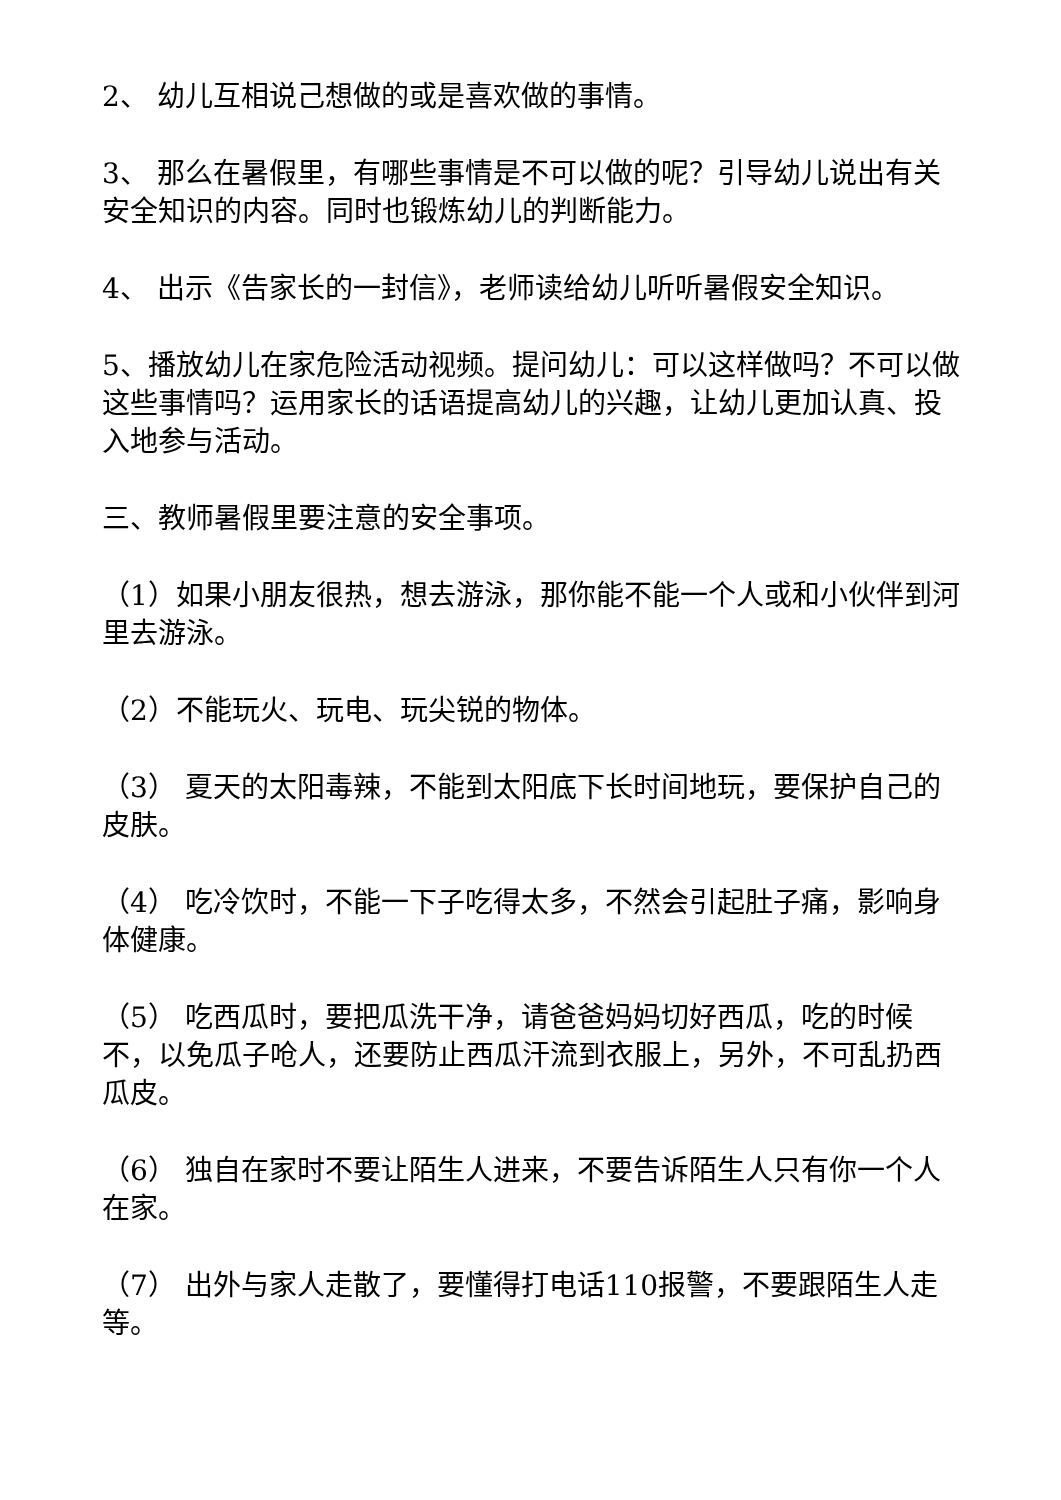2、 幼儿互相说己想做的或是喜欢做的事情。
3、 那么在暑假里，有哪些事情是不可以做的呢？引导幼儿说出有关安全知识的内容。同时也锻炼幼儿的判断能力。
4、 出示《告家长的一封信》，老师读给幼儿听听暑假安全知识。
5、播放幼儿在家危险活动视频。提问幼儿：可以这样做吗？不可以做这些事情吗？运用家长的话语提高幼儿的兴趣，让幼儿更加认真、投入地参与活动。
三、教师暑假里要注意的安全事项。
（1）如果小朋友很热，想去游泳，那你能不能一个人或和小伙伴到河里去游泳。
（2）不能玩火、玩电、玩尖锐的物体。
（3） 夏天的太阳毒辣，不能到太阳底下长时间地玩，要保护自己的皮肤。
（4） 吃冷饮时，不能一下子吃得太多，不然会引起肚子痛，影响身体健康。
（5） 吃西瓜时，要把瓜洗干净，请爸爸妈妈切好西瓜，吃的时候不，以免瓜子呛人，还要防止西瓜汗流到衣服上，另外，不可乱扔西瓜皮。
（6） 独自在家时不要让陌生人进来，不要告诉陌生人只有你一个人在家。
（7） 出外与家人走散了，要懂得打电话110报警，不要跟陌生人走等。